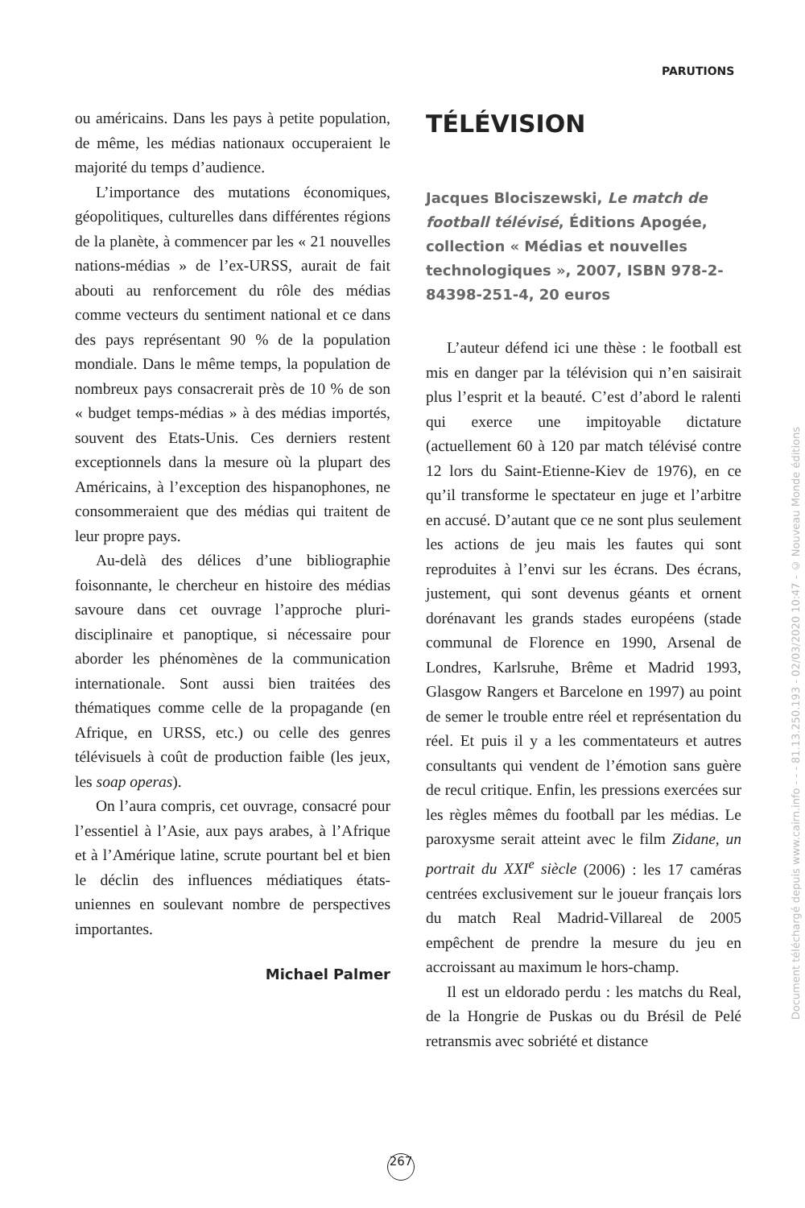PARUTIONS
ou américains. Dans les pays à petite population, de même, les médias nationaux occuperaient le majorité du temps d’audience.
L’importance des mutations économiques, géopolitiques, culturelles dans différentes régions de la planète, à commencer par les « 21 nouvelles nations-médias » de l’ex-URSS, aurait de fait abouti au renforcement du rôle des médias comme vecteurs du sentiment national et ce dans des pays représentant 90 % de la population mondiale. Dans le même temps, la population de nombreux pays consacrerait près de 10 % de son « budget temps-médias » à des médias importés, souvent des Etats-Unis. Ces derniers restent exceptionnels dans la mesure où la plupart des Américains, à l’exception des hispanophones, ne consommeraient que des médias qui traitent de leur propre pays.
Au-delà des délices d’une bibliographie foisonnante, le chercheur en histoire des médias savoure dans cet ouvrage l’approche pluri-disciplinaire et panoptique, si nécessaire pour aborder les phénomènes de la communication internationale. Sont aussi bien traitées des thématiques comme celle de la propagande (en Afrique, en URSS, etc.) ou celle des genres télévisuels à coût de production faible (les jeux, les soap operas).
On l’aura compris, cet ouvrage, consacré pour l’essentiel à l’Asie, aux pays arabes, à l’Afrique et à l’Amérique latine, scrute pourtant bel et bien le déclin des influences médiatiques états-uniennes en soulevant nombre de perspectives importantes.
Michael Palmer
TÉLÉVISION
Jacques Blociszewski, Le match de football télévisé, Éditions Apogée, collection « Médias et nouvelles technologiques », 2007, ISBN 978-2-84398-251-4, 20 euros
L’auteur défend ici une thèse : le football est mis en danger par la télévision qui n’en saisirait plus l’esprit et la beauté. C’est d’abord le ralenti qui exerce une impitoyable dictature (actuellement 60 à 120 par match télévisé contre 12 lors du Saint-Etienne-Kiev de 1976), en ce qu’il transforme le spectateur en juge et l’arbitre en accusé. D’autant que ce ne sont plus seulement les actions de jeu mais les fautes qui sont reproduites à l’envi sur les écrans. Des écrans, justement, qui sont devenus géants et ornent dorénavant les grands stades européens (stade communal de Florence en 1990, Arsenal de Londres, Karlsruhe, Brême et Madrid 1993, Glasgow Rangers et Barcelone en 1997) au point de semer le trouble entre réel et représentation du réel. Et puis il y a les commentateurs et autres consultants qui vendent de l’émotion sans guère de recul critique. Enfin, les pressions exercées sur les règles mêmes du football par les médias. Le paroxysme serait atteint avec le film Zidane, un portrait du XXI<sup>e</sup> siècle (2006) : les 17 caméras centrées exclusivement sur le joueur français lors du match Real Madrid-Villareal de 2005 empêchent de prendre la mesure du jeu en accroissant au maximum le hors-champ.
Il est un eldorado perdu : les matchs du Real, de la Hongrie de Puskas ou du Brésil de Pelé retransmis avec sobriété et distance
267
Document téléchargé depuis www.cairn.info - - - 81.13.250.193 - 02/03/2020 10:47 - © Nouveau Monde éditions